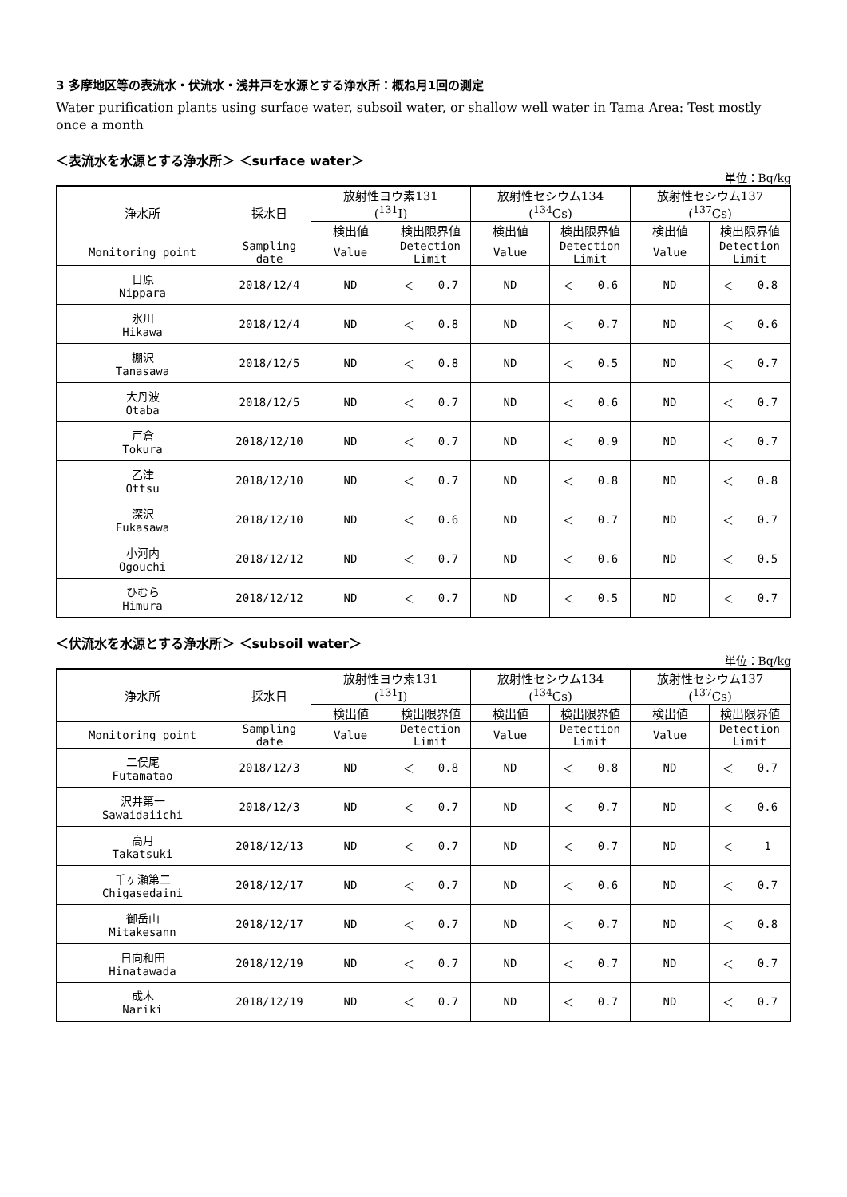3 多摩地区等の表流水・伏流水・浅井戸を水源とする浄水所：概ね月1回の測定
Water purification plants using surface water, subsoil water, or shallow well water in Tama Area: Test mostly once a month
＜表流水を水源とする浄水所＞ ＜surface water＞
単位：Bq/kg
| 浄水所 | 採水日 | 放射性ヨウ素131 (<sup>131</sup>I) | | | 放射性セシウム134 (<sup>134</sup>Cs) | | | 放射性セシウム137 (<sup>137</sup>Cs) | | |
| --- | --- | --- | --- | --- | --- | --- | --- | --- | --- | --- |
| | | 検出値 | 検出限界値 | | 検出値 | 検出限界値 | | 検出値 | 検出限界値 | |
| Monitoring point | Sampling date | Value | Detection Limit | | Value | Detection Limit | | Value | Detection Limit | |
| 日原 Nippara | 2018/12/4 | ND | ＜ | 0.7 | ND | ＜ | 0.6 | ND | ＜ | 0.8 |
| 氷川 Hikawa | 2018/12/4 | ND | ＜ | 0.8 | ND | ＜ | 0.7 | ND | ＜ | 0.6 |
| 棚沢 Tanasawa | 2018/12/5 | ND | ＜ | 0.8 | ND | ＜ | 0.5 | ND | ＜ | 0.7 |
| 大丹波 Otaba | 2018/12/5 | ND | ＜ | 0.7 | ND | ＜ | 0.6 | ND | ＜ | 0.7 |
| 戸倉 Tokura | 2018/12/10 | ND | ＜ | 0.7 | ND | ＜ | 0.9 | ND | ＜ | 0.7 |
| 乙津 Ottsu | 2018/12/10 | ND | ＜ | 0.7 | ND | ＜ | 0.8 | ND | ＜ | 0.8 |
| 深沢 Fukasawa | 2018/12/10 | ND | ＜ | 0.6 | ND | ＜ | 0.7 | ND | ＜ | 0.7 |
| 小河内 Ogouchi | 2018/12/12 | ND | ＜ | 0.7 | ND | ＜ | 0.6 | ND | ＜ | 0.5 |
| ひむら Himura | 2018/12/12 | ND | ＜ | 0.7 | ND | ＜ | 0.5 | ND | ＜ | 0.7 |
＜伏流水を水源とする浄水所＞ ＜subsoil water＞
単位：Bq/kg
| 浄水所 | 採水日 | 放射性ヨウ素131 (<sup>131</sup>I) | | | 放射性セシウム134 (<sup>134</sup>Cs) | | | 放射性セシウム137 (<sup>137</sup>Cs) | | |
| --- | --- | --- | --- | --- | --- | --- | --- | --- | --- | --- |
| | | 検出値 | 検出限界値 | | 検出値 | 検出限界値 | | 検出値 | 検出限界値 | |
| Monitoring point | Sampling date | Value | Detection Limit | | Value | Detection Limit | | Value | Detection Limit | |
| 二俣尾 Futamatao | 2018/12/3 | ND | ＜ | 0.8 | ND | ＜ | 0.8 | ND | ＜ | 0.7 |
| 沢井第一 Sawaidaiichi | 2018/12/3 | ND | ＜ | 0.7 | ND | ＜ | 0.7 | ND | ＜ | 0.6 |
| 高月 Takatsuki | 2018/12/13 | ND | ＜ | 0.7 | ND | ＜ | 0.7 | ND | ＜ | 1 |
| 千ヶ瀬第二 Chigasedaini | 2018/12/17 | ND | ＜ | 0.7 | ND | ＜ | 0.6 | ND | ＜ | 0.7 |
| 御岳山 Mitakesann | 2018/12/17 | ND | ＜ | 0.7 | ND | ＜ | 0.7 | ND | ＜ | 0.8 |
| 日向和田 Hinatawada | 2018/12/19 | ND | ＜ | 0.7 | ND | ＜ | 0.7 | ND | ＜ | 0.7 |
| 成木 Nariki | 2018/12/19 | ND | ＜ | 0.7 | ND | ＜ | 0.7 | ND | ＜ | 0.7 |